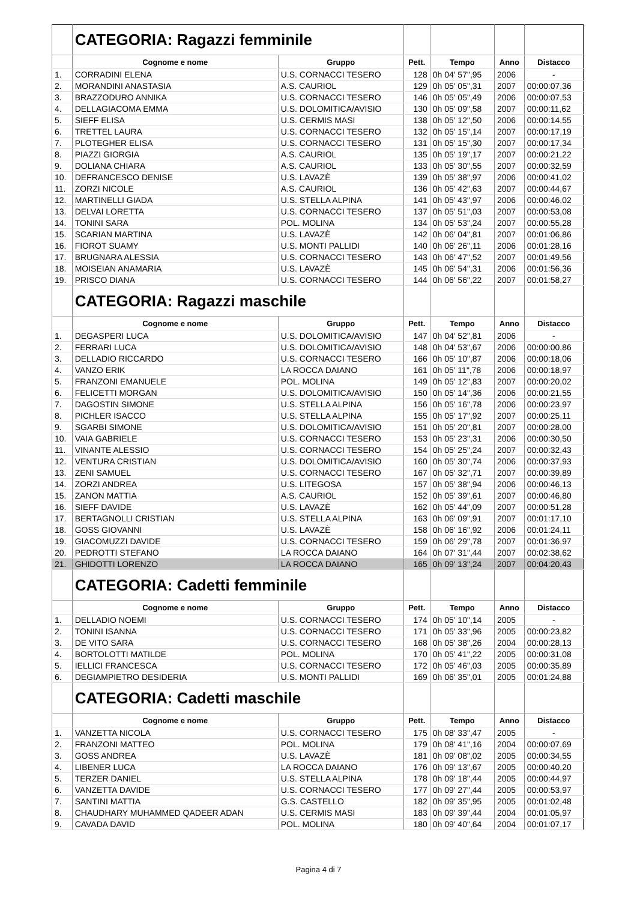| | CATEGORIA: Ragazzi femminile | | | | | |
| | Cognome e nome | Gruppo | Pett. | Tempo | Anno | Distacco |
| 1. | CORRADINI ELENA | U.S. CORNACCI TESERO | 128 | 0h 04' 57",95 | 2006 | - |
| 2. | MORANDINI ANASTASIA | A.S. CAURIOL | 129 | 0h 05' 05",31 | 2007 | 00:00:07,36 |
| 3. | BRAZZODURO ANNIKA | U.S. CORNACCI TESERO | 146 | 0h 05' 05",49 | 2006 | 00:00:07,53 |
| 4. | DELLAGIACOMA EMMA | U.S. DOLOMITICA/AVISIO | 130 | 0h 05' 09",58 | 2007 | 00:00:11,62 |
| 5. | SIEFF ELISA | U.S. CERMIS MASI | 138 | 0h 05' 12",50 | 2006 | 00:00:14,55 |
| 6. | TRETTEL LAURA | U.S. CORNACCI TESERO | 132 | 0h 05' 15",14 | 2007 | 00:00:17,19 |
| 7. | PLOTEGHER ELISA | U.S. CORNACCI TESERO | 131 | 0h 05' 15",30 | 2007 | 00:00:17,34 |
| 8. | PIAZZI GIORGIA | A.S. CAURIOL | 135 | 0h 05' 19",17 | 2007 | 00:00:21,22 |
| 9. | DOLIANA CHIARA | A.S. CAURIOL | 133 | 0h 05' 30",55 | 2007 | 00:00:32,59 |
| 10. | DEFRANCESCO DENISE | U.S. LAVAZÈ | 139 | 0h 05' 38",97 | 2006 | 00:00:41,02 |
| 11. | ZORZI NICOLE | A.S. CAURIOL | 136 | 0h 05' 42",63 | 2007 | 00:00:44,67 |
| 12. | MARTINELLI GIADA | U.S. STELLA ALPINA | 141 | 0h 05' 43",97 | 2006 | 00:00:46,02 |
| 13. | DELVAI LORETTA | U.S. CORNACCI TESERO | 137 | 0h 05' 51",03 | 2007 | 00:00:53,08 |
| 14. | TONINI SARA | POL. MOLINA | 134 | 0h 05' 53",24 | 2007 | 00:00:55,28 |
| 15. | SCARIAN MARTINA | U.S. LAVAZÈ | 142 | 0h 06' 04",81 | 2007 | 00:01:06,86 |
| 16. | FIOROT SUAMY | U.S. MONTI PALLIDI | 140 | 0h 06' 26",11 | 2006 | 00:01:28,16 |
| 17. | BRUGNARA ALESSIA | U.S. CORNACCI TESERO | 143 | 0h 06' 47",52 | 2007 | 00:01:49,56 |
| 18. | MOISEIAN ANAMARIA | U.S. LAVAZÈ | 145 | 0h 06' 54",31 | 2006 | 00:01:56,36 |
| 19. | PRISCO DIANA | U.S. CORNACCI TESERO | 144 | 0h 06' 56",22 | 2007 | 00:01:58,27 |
| | CATEGORIA: Ragazzi maschile | | | | | |
| | Cognome e nome | Gruppo | Pett. | Tempo | Anno | Distacco |
| 1. | DEGASPERI LUCA | U.S. DOLOMITICA/AVISIO | 147 | 0h 04' 52",81 | 2006 | - |
| 2. | FERRARI LUCA | U.S. DOLOMITICA/AVISIO | 148 | 0h 04' 53",67 | 2006 | 00:00:00,86 |
| 3. | DELLADIO RICCARDO | U.S. CORNACCI TESERO | 166 | 0h 05' 10",87 | 2006 | 00:00:18,06 |
| 4. | VANZO ERIK | LA ROCCA DAIANO | 161 | 0h 05' 11",78 | 2006 | 00:00:18,97 |
| 5. | FRANZONI EMANUELE | POL. MOLINA | 149 | 0h 05' 12",83 | 2007 | 00:00:20,02 |
| 6. | FELICETTI MORGAN | U.S. DOLOMITICA/AVISIO | 150 | 0h 05' 14",36 | 2006 | 00:00:21,55 |
| 7. | DAGOSTIN SIMONE | U.S. STELLA ALPINA | 156 | 0h 05' 16",78 | 2006 | 00:00:23,97 |
| 8. | PICHLER ISACCO | U.S. STELLA ALPINA | 155 | 0h 05' 17",92 | 2007 | 00:00:25,11 |
| 9. | SGARBI SIMONE | U.S. DOLOMITICA/AVISIO | 151 | 0h 05' 20",81 | 2007 | 00:00:28,00 |
| 10. | VAIA GABRIELE | U.S. CORNACCI TESERO | 153 | 0h 05' 23",31 | 2006 | 00:00:30,50 |
| 11. | VINANTE ALESSIO | U.S. CORNACCI TESERO | 154 | 0h 05' 25",24 | 2007 | 00:00:32,43 |
| 12. | VENTURA CRISTIAN | U.S. DOLOMITICA/AVISIO | 160 | 0h 05' 30",74 | 2006 | 00:00:37,93 |
| 13. | ZENI SAMUEL | U.S. CORNACCI TESERO | 167 | 0h 05' 32",71 | 2007 | 00:00:39,89 |
| 14. | ZORZI ANDREA | U.S. LITEGOSA | 157 | 0h 05' 38",94 | 2006 | 00:00:46,13 |
| 15. | ZANON MATTIA | A.S. CAURIOL | 152 | 0h 05' 39",61 | 2007 | 00:00:46,80 |
| 16. | SIEFF DAVIDE | U.S. LAVAZÈ | 162 | 0h 05' 44",09 | 2007 | 00:00:51,28 |
| 17. | BERTAGNOLLI CRISTIAN | U.S. STELLA ALPINA | 163 | 0h 06' 09",91 | 2007 | 00:01:17,10 |
| 18. | GOSS GIOVANNI | U.S. LAVAZÈ | 158 | 0h 06' 16",92 | 2006 | 00:01:24,11 |
| 19. | GIACOMUZZI DAVIDE | U.S. CORNACCI TESERO | 159 | 0h 06' 29",78 | 2007 | 00:01:36,97 |
| 20. | PEDROTTI STEFANO | LA ROCCA DAIANO | 164 | 0h 07' 31",44 | 2007 | 00:02:38,62 |
| 21. | GHIDOTTI LORENZO | LA ROCCA DAIANO | 165 | 0h 09' 13",24 | 2007 | 00:04:20,43 |
| | CATEGORIA: Cadetti femminile | | | | | |
| | Cognome e nome | Gruppo | Pett. | Tempo | Anno | Distacco |
| 1. | DELLADIO NOEMI | U.S. CORNACCI TESERO | 174 | 0h 05' 10",14 | 2005 | - |
| 2. | TONINI ISANNA | U.S. CORNACCI TESERO | 171 | 0h 05' 33",96 | 2005 | 00:00:23,82 |
| 3. | DE VITO SARA | U.S. CORNACCI TESERO | 168 | 0h 05' 38",26 | 2004 | 00:00:28,13 |
| 4. | BORTOLOTTI MATILDE | POL. MOLINA | 170 | 0h 05' 41",22 | 2005 | 00:00:31,08 |
| 5. | IELLICI FRANCESCA | U.S. CORNACCI TESERO | 172 | 0h 05' 46",03 | 2005 | 00:00:35,89 |
| 6. | DEGIAMPIETRO DESIDERIA | U.S. MONTI PALLIDI | 169 | 0h 06' 35",01 | 2005 | 00:01:24,88 |
| | CATEGORIA: Cadetti maschile | | | | | |
| | Cognome e nome | Gruppo | Pett. | Tempo | Anno | Distacco |
| 1. | VANZETTA NICOLA | U.S. CORNACCI TESERO | 175 | 0h 08' 33",47 | 2005 | - |
| 2. | FRANZONI MATTEO | POL. MOLINA | 179 | 0h 08' 41",16 | 2004 | 00:00:07,69 |
| 3. | GOSS ANDREA | U.S. LAVAZÈ | 181 | 0h 09' 08",02 | 2005 | 00:00:34,55 |
| 4. | LIBENER LUCA | LA ROCCA DAIANO | 176 | 0h 09' 13",67 | 2005 | 00:00:40,20 |
| 5. | TERZER DANIEL | U.S. STELLA ALPINA | 178 | 0h 09' 18",44 | 2005 | 00:00:44,97 |
| 6. | VANZETTA DAVIDE | U.S. CORNACCI TESERO | 177 | 0h 09' 27",44 | 2005 | 00:00:53,97 |
| 7. | SANTINI MATTIA | G.S. CASTELLO | 182 | 0h 09' 35",95 | 2005 | 00:01:02,48 |
| 8. | CHAUDHARY MUHAMMED QADEER ADAN | U.S. CERMIS MASI | 183 | 0h 09' 39",44 | 2004 | 00:01:05,97 |
| 9. | CAVADA DAVID | POL. MOLINA | 180 | 0h 09' 40",64 | 2004 | 00:01:07,17 |
Pagina 4 di 7